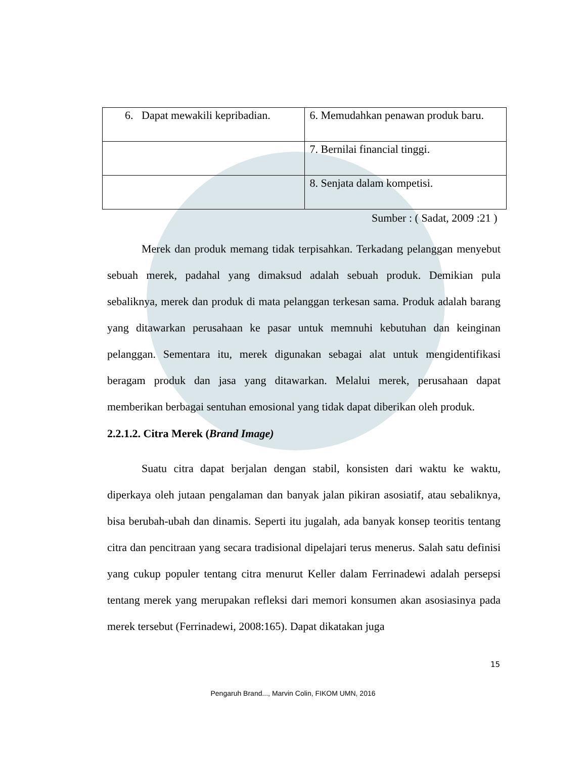| 6. Dapat mewakili kepribadian. | 6. Memudahkan penawan produk baru. |
| | 7. Bernilai financial tinggi. |
| | 8. Senjata dalam kompetisi. |
Sumber : ( Sadat, 2009 :21 )
Merek dan produk memang tidak terpisahkan. Terkadang pelanggan menyebut sebuah merek, padahal yang dimaksud adalah sebuah produk. Demikian pula sebaliknya, merek dan produk di mata pelanggan terkesan sama. Produk adalah barang yang ditawarkan perusahaan ke pasar untuk memnuhi kebutuhan dan keinginan pelanggan. Sementara itu, merek digunakan sebagai alat untuk mengidentifikasi beragam produk dan jasa yang ditawarkan. Melalui merek, perusahaan dapat memberikan berbagai sentuhan emosional yang tidak dapat diberikan oleh produk.
2.2.1.2. Citra Merek (Brand Image)
Suatu citra dapat berjalan dengan stabil, konsisten dari waktu ke waktu, diperkaya oleh jutaan pengalaman dan banyak jalan pikiran asosiatif, atau sebaliknya, bisa berubah-ubah dan dinamis. Seperti itu jugalah, ada banyak konsep teoritis tentang citra dan pencitraan yang secara tradisional dipelajari terus menerus. Salah satu definisi yang cukup populer tentang citra menurut Keller dalam Ferrinadewi adalah persepsi tentang merek yang merupakan refleksi dari memori konsumen akan asosiasinya pada merek tersebut (Ferrinadewi, 2008:165). Dapat dikatakan juga
15
Pengaruh Brand..., Marvin Colin, FIKOM UMN, 2016